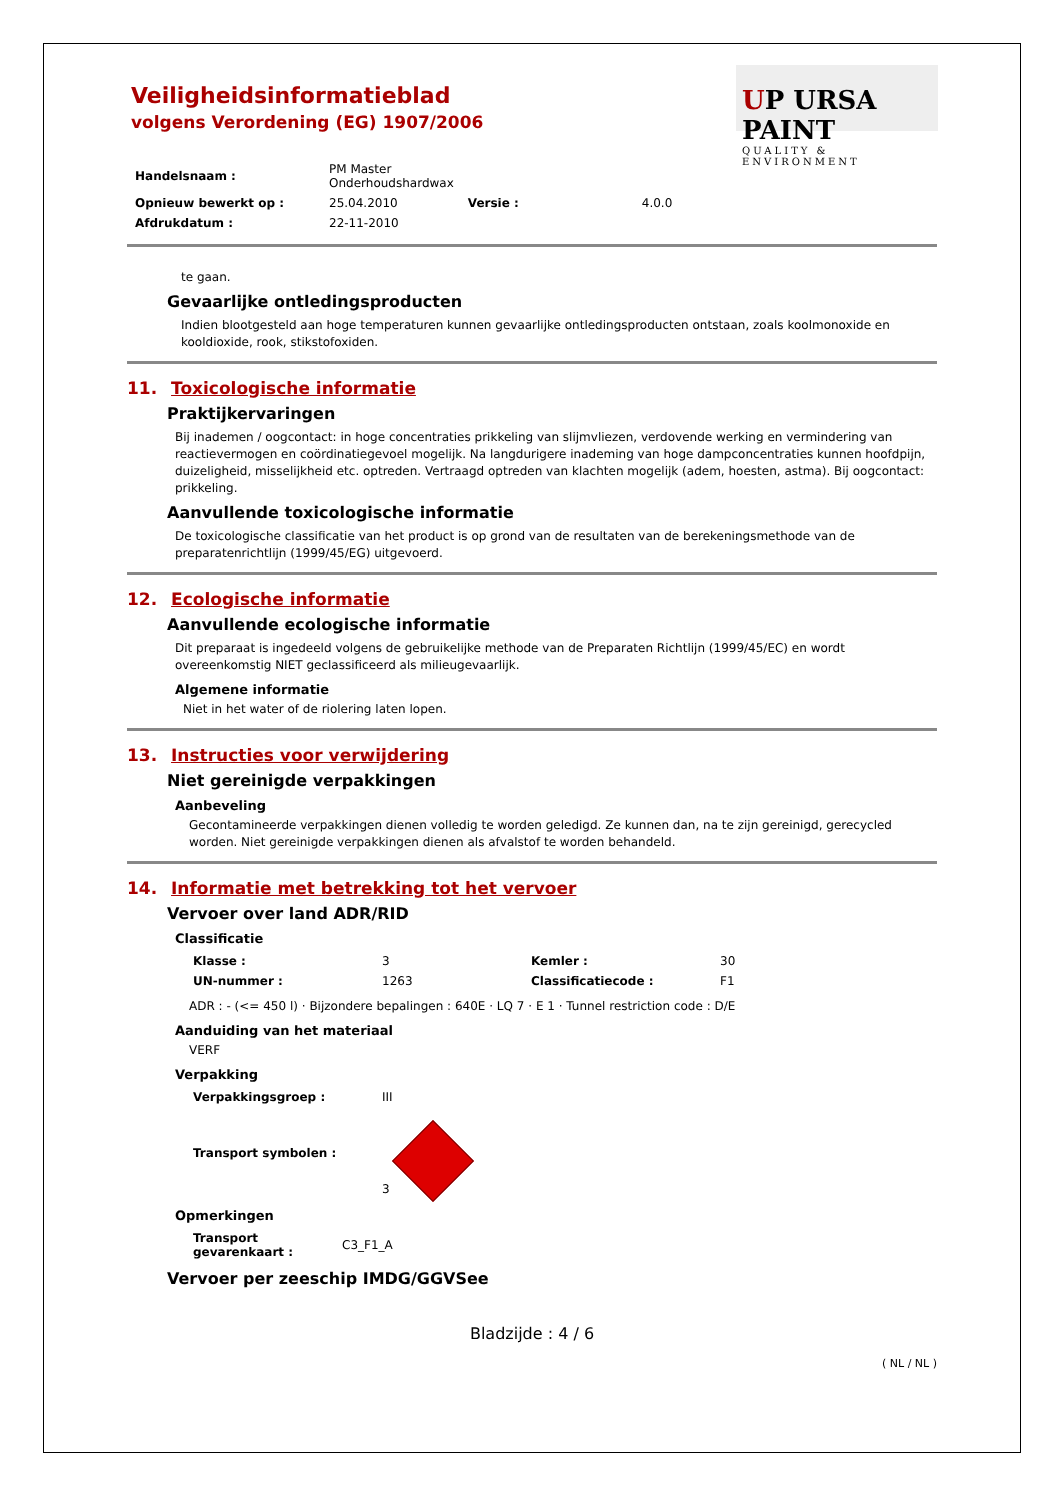UP URSA PAINT
QUALITY & ENVIRONMENT
Veiligheidsinformatieblad
volgens Verordening (EG) 1907/2006
| Handelsnaam : | PM Master Onderhoudshardwax | | |
| Opnieuw bewerkt op : | 25.04.2010 | Versie : | 4.0.0 |
| Afdrukdatum : | 22-11-2010 | | |
te gaan.
Gevaarlijke ontledingsproducten
Indien blootgesteld aan hoge temperaturen kunnen gevaarlijke ontledingsproducten ontstaan, zoals koolmonoxide en kooldioxide, rook, stikstofoxiden.
11. Toxicologische informatie
Praktijkervaringen
Bij inademen / oogcontact: in hoge concentraties prikkeling van slijmvliezen, verdovende werking en vermindering van reactievermogen en coördinatiegevoel mogelijk. Na langdurigere inademing van hoge dampconcentraties kunnen hoofdpijn, duizeligheid, misselijkheid etc. optreden. Vertraagd optreden van klachten mogelijk (adem, hoesten, astma). Bij oogcontact: prikkeling.
Aanvullende toxicologische informatie
De toxicologische classificatie van het product is op grond van de resultaten van de berekeningsmethode van de preparatenrichtlijn (1999/45/EG) uitgevoerd.
12. Ecologische informatie
Aanvullende ecologische informatie
Dit preparaat is ingedeeld volgens de gebruikelijke methode van de Preparaten Richtlijn (1999/45/EC) en wordt overeenkomstig NIET geclassificeerd als milieugevaarlijk.
Algemene informatie
Niet in het water of de riolering laten lopen.
13. Instructies voor verwijdering
Niet gereinigde verpakkingen
Aanbeveling
Gecontamineerde verpakkingen dienen volledig te worden geledigd. Ze kunnen dan, na te zijn gereinigd, gerecycled worden. Niet gereinigde verpakkingen dienen als afvalstof te worden behandeld.
14. Informatie met betrekking tot het vervoer
Vervoer over land ADR/RID
Classificatie
| Klasse : | 3 | Kemler : | 30 |
| UN-nummer : | 1263 | Classificatiecode : | F1 |
ADR : - (<= 450 l) · Bijzondere bepalingen : 640E · LQ 7 · E 1 · Tunnel restriction code : D/E
Aanduiding van het materiaal
VERF
Verpakking
| Verpakkingsgroep : | III |
| Transport symbolen : | 3 |
Opmerkingen
| Transport gevarenkaart : | C3_F1_A |
Vervoer per zeeschip IMDG/GGVSee
Bladzijde : 4 / 6
( NL / NL )